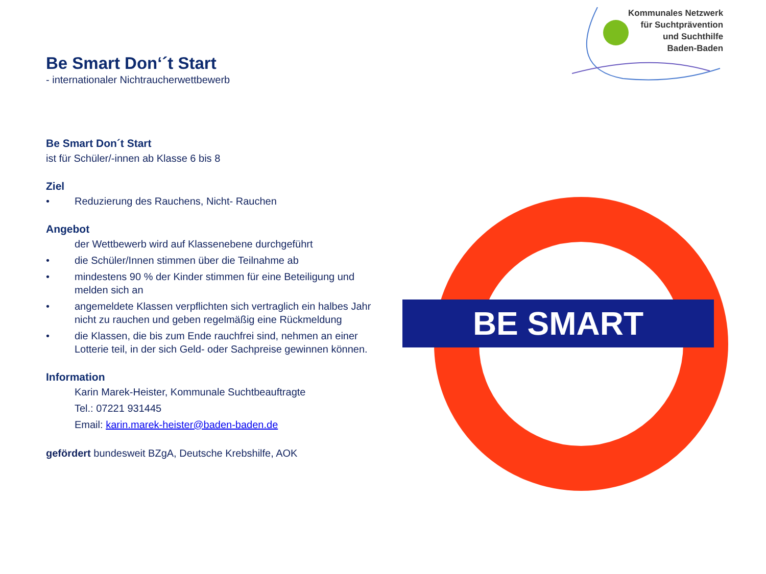Kommunales Netzwerk
für Suchtprävention
und Suchthilfe
Baden-Baden
Be Smart Don‘´t Start
- internationaler Nichtraucherwettbewerb
Be Smart Don´t Start
ist für Schüler/-innen ab Klasse 6 bis 8
Ziel
• Reduzierung des Rauchens, Nicht- Rauchen
Angebot
der Wettbewerb wird auf Klassenebene durchgeführt
• die Schüler/Innen stimmen über die Teilnahme ab
• mindestens 90 % der Kinder stimmen für eine Beteiligung und melden sich an
• angemeldete Klassen verpflichten sich vertraglich ein halbes Jahr nicht zu rauchen und geben regelmäßig eine Rückmeldung
• die Klassen, die bis zum Ende rauchfrei sind, nehmen an einer Lotterie teil, in der sich Geld- oder Sachpreise gewinnen können.
Information
Karin Marek-Heister, Kommunale Suchtbeauftragte
Tel.: 07221 931445
Email: karin.marek-heister@baden-baden.de
gefördert bundesweit BZgA, Deutsche Krebshilfe, AOK
BE SMART